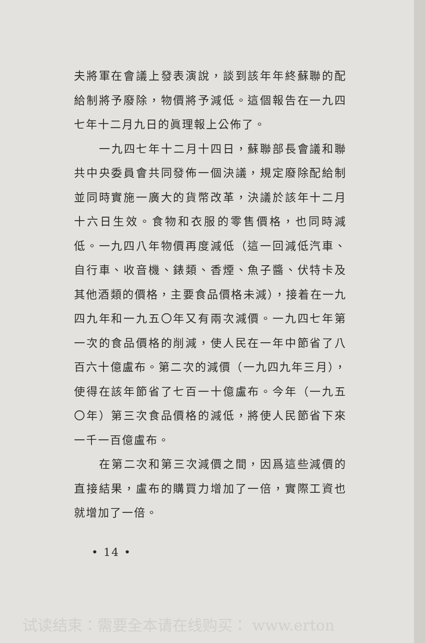夫將軍在會議上發表演說，談到該年年終蘇聯的配給制將予廢除，物價將予減低。這個報告在一九四七年十二月九日的眞理報上公佈了。
一九四七年十二月十四日，蘇聯部長會議和聯共中央委員會共同發佈一個決議，規定廢除配給制並同時實施一廣大的貨幣改革，決議於該年十二月十六日生效。食物和衣服的零售價格，也同時減低。一九四八年物價再度減低（這一回減低汽車、自行車、收音機、錶類、香煙、魚子醬、伏特卡及其他酒類的價格，主要食品價格未減），接着在一九四九年和一九五〇年又有兩次減價。一九四七年第一次的食品價格的削減，使人民在一年中節省了八百六十億盧布。第二次的減價（一九四九年三月），使得在該年節省了七百一十億盧布。今年（一九五〇年）第三次食品價格的減低，將使人民節省下來一千一百億盧布。
在第二次和第三次減價之間，因爲這些減價的直接結果，盧布的購買力增加了一倍，實際工資也就增加了一倍。
• 14 •
试读结束：需要全本请在线购买： www.erton